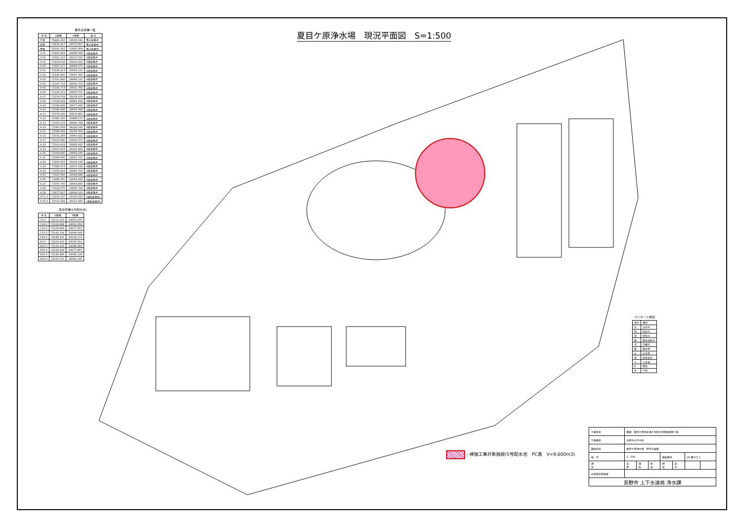夏目ケ原浄水場　現況平面図　S=1:500
基準点座標一覧
| 点 名 | X座標 | Y座標 | 備 考 |
| --- | --- | --- | --- |
| 戸隠 | 78481.450 | -36029.546 | 電子基準点 |
| 長野 | 73831.417 | -22573.967 | 電子基準点 |
| 更埴 | 58162.182 | -33945.908 | 電子基準点 |
| 3-01 | 72205.909 | -29088.046 | 3級基準点 |
| 3-02 | 72021.127 | -29115.397 | 3級基準点 |
| 3-03 | 71978.332 | -29016.812 | 3級基準点 |
| 3-04 | 71897.377 | -29086.075 | 3級基準点 |
| 4-01 | 72236.413 | -29083.110 | 4級基準点 |
| 4-02 | 72226.460 | -29047.381 | 4級基準点 |
| 4-03 | 72161.666 | -28984.121 | 4級基準点 |
| 4-04 | 72160.754 | -29060.703 | 4級基準点 |
| 4-05 | 72140.773 | -29031.764 | 4級基準点 |
| 4-06 | 72140.152 | -29003.701 | 4級基準点 |
| 4-07 | 72154.039 | -29108.976 | 4級基準点 |
| 4-08 | 72128.829 | -28961.816 | 4級基準点 |
| 4-09 | 72098.698 | -28977.480 | 4級基準点 |
| 4-10 | 72091.682 | -29059.398 | 4級基準点 |
| 4-11 | 72079.100 | -29033.967 | 4級基準点 |
| 4-12 | 72081.545 | -28988.570 | 4級基準点 |
| 4-13 | 72052.379 | -28984.768 | 4級基準点 |
| 4-14 | 72061.658 | -29126.040 | 4級基準点 |
| 4-15 | 72068.584 | -29106.000 | 4級基準点 |
| 4-16 | 72031.289 | -29063.422 | 4級基準点 |
| 4-17 | 72013.840 | -29016.071 | 4級基準点 |
| 4-18 | 72014.419 | -28982.642 | 4級基準点 |
| 4-19 | 72017.453 | -29142.466 | 4級基準点 |
| 4-20 | 72004.680 | -29083.030 | 4級基準点 |
| 4-21 | 71968.840 | -29097.315 | 4級基準点 |
| 4-22 | 71950.952 | -29116.526 | 4級基準点 |
| 4-23 | 71989.974 | -29051.044 | 4級基準点 |
| 4-24 | 71958.924 | -29065.701 | 4級基準点 |
| 4-25 | 71925.990 | -29044.488 | 4級基準点 |
| 4-26 | 71898.581 | -29069.929 | 4級基準点 |
| 4-27 | 71955.745 | -29004.893 | 4級基準点 |
| 4-28 | 71932.075 | -29020.768 | 4級基準点 |
| 4-29 | 71877.827 | -29064.165 | 4級基準点 |
| 4-01-1 | 72216.187 | -29100.443 | (補助基準点) |
| 4-15-1 | 72114.228 | -29111.425 | (補助基準点) |
測点座標(5号配水池)
| 点 名 | X座標 | Y座標 |
| --- | --- | --- |
| C0.0 | 72113.151 | -29053.435 |
| C10.0 | 72118.984 | -29061.558 |
| C30.0 | 72130.649 | -29077.803 |
| C50.0 | 72142.314 | -29094.049 |
| C60.0 | 72148.147 | -29102.172 |
| D0.0 | 72106.281 | -29095.301 |
| D10.0 | 72114.403 | -29089.469 |
| D30.0 | 72130.649 | -29077.803 |
| D50.0 | 72146.895 | -29066.138 |
| D60.0 | 72155.017 | -29060.306 |
マンホール表記
| 表記 | 種別 |
| 仕 | 仕水弁 |
| 制 | 制水弁 |
| 空 | 空気弁 |
| 緊 | 緊急遮断弁 |
| 流 | 流量計 |
| 散 | 散水栓 |
| 止 | 止水栓 |
| 雨 | 雨水排水 |
| 下 | 下水道 |
| E | 電気 |
| M | 不明 |
: 補強工事対象施設(5号配水池　PC造　V=9,600m3)
| 工事名称 | 国補 夏目ケ原浄水場５号配水池耐震補強工事 | | | | | | |
| 工事箇所 | 長野市大字平柴 | | | | | | |
| 図面名称 | 夏目ケ原浄水場 現況平面図 | | | | | | |
| 縮 尺 | 1 : 500 | | | 図面番号 | | 20 葉中之 1 | |
| 課 長 | 主 幹 | 補 佐 | 係 長 | 照 査 | 設 計 | | |
| 水道技術管理者 | | | | | | | |
| 長野市 上下水道局 浄水課 | | | | | | | |